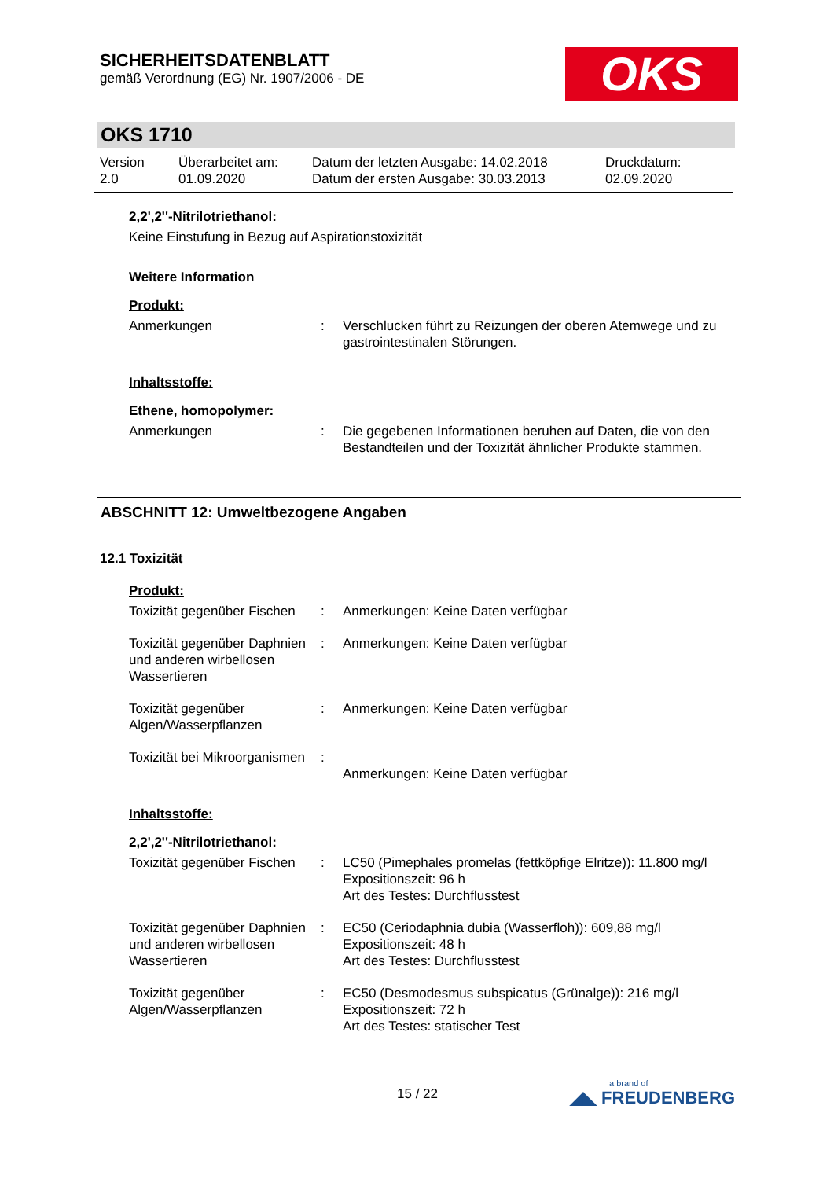SICHERHEITSDATENBLATT
gemäß Verordnung (EG) Nr. 1907/2006 - DE
OKS
OKS 1710
Version
2.0
Überarbeitet am:
01.09.2020
Datum der letzten Ausgabe: 14.02.2018
Datum der ersten Ausgabe: 30.03.2013
Druckdatum:
02.09.2020
2,2',2''-Nitrilotriethanol:
Keine Einstufung in Bezug auf Aspirationstoxizität
Weitere Information
Produkt:
Anmerkungen : Verschlucken führt zu Reizungen der oberen Atemwege und zu gastrointestinalen Störungen.
Inhaltsstoffe:
Ethene, homopolymer:
Anmerkungen : Die gegebenen Informationen beruhen auf Daten, die von den Bestandteilen und der Toxizität ähnlicher Produkte stammen.
ABSCHNITT 12: Umweltbezogene Angaben
12.1 Toxizität
Produkt:
Toxizität gegenüber Fischen
: Anmerkungen: Keine Daten verfügbar
Toxizität gegenüber Daphnien und anderen wirbellosen Wassertieren
: Anmerkungen: Keine Daten verfügbar
Toxizität gegenüber Algen/Wasserpflanzen
: Anmerkungen: Keine Daten verfügbar
Toxizität bei Mikroorganismen
:
Anmerkungen: Keine Daten verfügbar
Inhaltsstoffe:
2,2',2''-Nitrilotriethanol:
Toxizität gegenüber Fischen
: LC50 (Pimephales promelas (fettköpfige Elritze)): 11.800 mg/l
Expositionszeit: 96 h
Art des Testes: Durchflusstest
Toxizität gegenüber Daphnien und anderen wirbellosen Wassertieren
: EC50 (Ceriodaphnia dubia (Wasserfloh)): 609,88 mg/l
Expositionszeit: 48 h
Art des Testes: Durchflusstest
Toxizität gegenüber Algen/Wasserpflanzen
: EC50 (Desmodesmus subspicatus (Grünalge)): 216 mg/l
Expositionszeit: 72 h
Art des Testes: statischer Test
15 / 22
a brand of
◢◣ FREUDENBERG